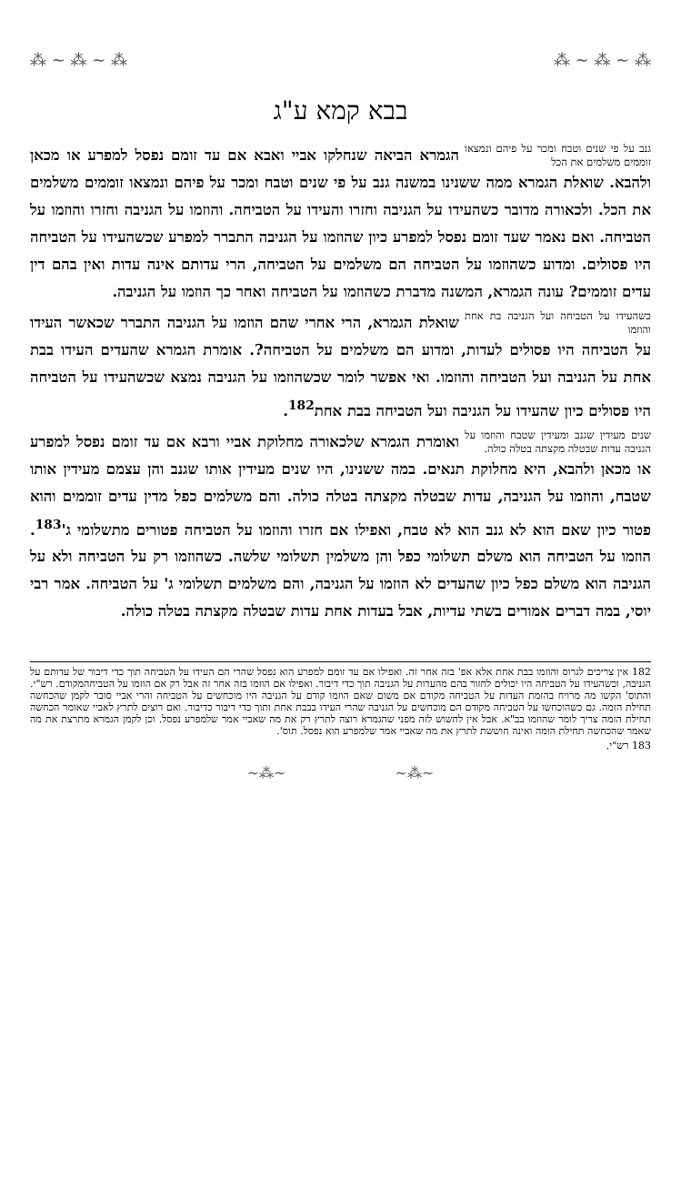⁂ ~ ⁂ ~ ⁂ ⁂ ~ ⁂ ~ ⁂
בבא קמא ע"ג
גנב על פי שנים וטבח ומכר על פיהם ונמצאו זוממים משלמים את הכל הגמרא הביאה שנחלקו אביי ואבא אם עד זומם נפסל למפרע או מכאן ולהבא. שואלת הגמרא ממה ששנינו במשנה גנב על פי שנים וטבח ומכר על פיהם ונמצאו זוממים משלמים את הכל. ולכאורה מדובר כשהעידו על הגניבה וחזרו והעידו על הטביחה. והוזמו על הגניבה וחזרו והוזמו על הטביחה. ואם נאמר שעד זומם נפסל למפרע כיון שהוזמו על הגניבה התברר למפרע שכשהעידו על הטביחה היו פסולים. ומדוע כשהוזמו על הטביחה הם משלמים על הטביחה, הרי עדותם אינה עדות ואין בהם דין עדים זוממים? עונה הגמרא, המשנה מדברת כשהוזמו על הטביחה ואחר כך הוזמו על הגניבה.
כשהעידו על הטביחה ועל הגניבה בת אחת והוזמו שואלת הגמרא, הרי אחרי שהם הוזמו על הגניבה התברר שכאשר העידו על הטביחה היו פסולים לעדות, ומדוע הם משלמים על הטביחה?. אומרת הגמרא שהעדים העידו בבת אחת על הגניבה ועל הטביחה והוזמו. ואי אפשר לומר שכשהוזמו על הגניבה נמצא שכשהעידו על הטביחה היו פסולים כיון שהעידו על הגניבה ועל הטביחה בבת אחת<sup>182</sup>.
שנים מעידין שגנב ומעידין שטבח והוזמו על הגניבה עדות שבטלה מקצתה בטלה כולה. ואומרת הגמרא שלכאורה מחלוקת אביי ורבא אם עד זומם נפסל למפרע או מכאן ולהבא, היא מחלוקת תנאים. במה ששנינו, היו שנים מעידין אותו שגנב והן עצמם מעידין אותו שטבח, והוזמו על הגניבה, עדות שבטלה מקצתה בטלה כולה. והם משלמים כפל מדין עדים זוממים והוא פטור כיון שאם הוא לא גנב הוא לא טבח, ואפילו אם חזרו והוזמו על הטביחה פטורים מתשלומי ג'<sup>183</sup>. הוזמו על הטביחה הוא משלם תשלומי כפל והן משלמין תשלומי שלשה. כשהוזמו רק על הטביחה ולא על הגניבה הוא משלם כפל כיון שהעדים לא הוזמו על הגניבה, והם משלמים תשלומי ג' על הטביחה. אמר רבי יוסי, במה דברים אמורים בשתי עדיות, אבל בעדות אחת עדות שבטלה מקצתה בטלה כולה.
182 אין צריכים לגרוס והוזמו בבת אחת אלא אפ' בזה אחר זה. ואפילו אם עד זומם למפרע הוא נפסל שהרי הם העידו על הטביחה תוך כדי דיבור של עדותם על הגניבה, וכשהעידו על הטביחה היו יכולים לחזור בהם מהעדות על הגניבה תוך כדי דיבור. ואפילו אם הוזמו בזה אחר זה אבל רק אם הוזמו על הטביחהמקודם. רש"י. והתוס' הקשו מה מרויח בהזמת העדות על הטביחה מקודם אם משום שאם הוזמו קודם על הגניבה היו מוכחשים על הטביחה והרי אביי סובר לקמן שהכחשה תחילת הזמה. גם כשהוכחשו על הטביחה מקודם הם מוכחשים על הגניבה שהרי העידו בבבת אחת ותוך כדי דיבור כדיבור. ואם רוצים לתרץ לאביי שאומר הכחשה תחילת הזמה צריך לומר שהוזמו בב"א. אבל אין לחשוש לזה מפני שהגמרא רוצה לתרץ רק את מה שאביי אמר שלמפרע נפסל. וכן לקמן הגמרא מתרצת את מה שאמר שהכחשה תחילת הזמה ואינה חוששת לתרץ את מה שאביי אמר שלמפרע הוא נפסל. תוס'.
183 רש"י.
~⁂~ ~⁂~